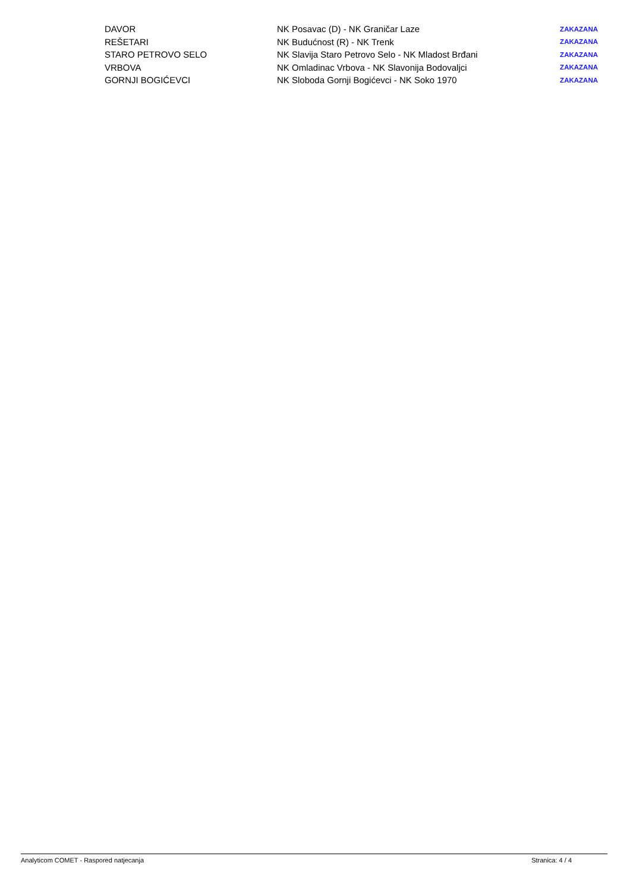| DAVOR | NK Posavac (D) - NK Graničar Laze | ZAKAZANA |
| REŠETARI | NK Budućnost (R) - NK Trenk | ZAKAZANA |
| STARO PETROVO SELO | NK Slavija Staro Petrovo Selo - NK Mladost Brđani | ZAKAZANA |
| VRBOVA | NK Omladinac Vrbova - NK Slavonija Bodovaljci | ZAKAZANA |
| GORNJI BOGIĆEVCI | NK Sloboda Gornji Bogićevci - NK Soko 1970 | ZAKAZANA |
Analyticom COMET - Raspored natjecanja Stranica: 4 / 4